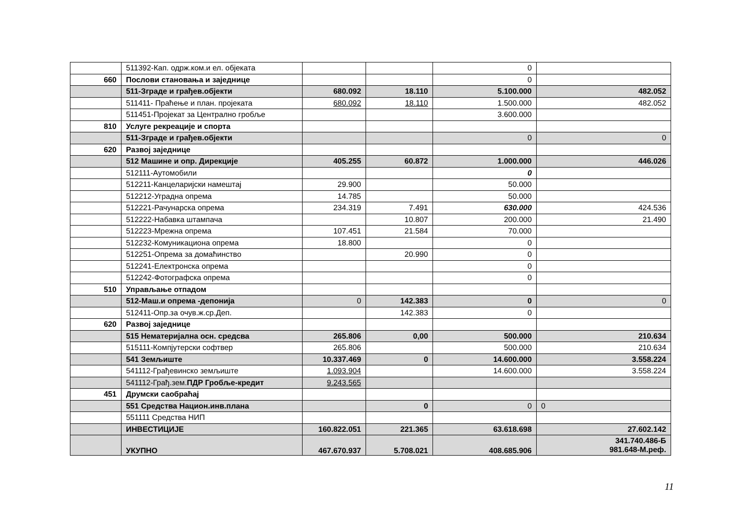| | 511392-Кап. одрж.ком.и ел. објеката | | | 0 | |
| 660 | Послови становања и заједнице | | | 0 | |
| | 511-Зграде и грађев.објекти | 680.092 | 18.110 | 5.100.000 | 482.052 |
| | 511411- Праћење и план. пројеката | 680.092 | 18.110 | 1.500.000 | 482.052 |
| | 511451-Пројекат за Централно гробље | | | 3.600.000 | |
| 810 | Услуге рекреације и спорта | | | | |
| | 511-Зграде и грађев.објекти | | | 0 | 0 |
| 620 | Развој заједнице | | | | |
| | 512 Машине и опр. Дирекције | 405.255 | 60.872 | 1.000.000 | 446.026 |
| | 512111-Аутомобили | | | 0 | |
| | 512211-Канцеларијски намештај | 29.900 | | 50.000 | |
| | 512212-Уградна опрема | 14.785 | | 50.000 | |
| | 512221-Рачунарска опрема | 234.319 | 7.491 | 630.000 | 424.536 |
| | 512222-Набавка штампача | | 10.807 | 200.000 | 21.490 |
| | 512223-Мрежна опрема | 107.451 | 21.584 | 70.000 | |
| | 512232-Комуникациона опрема | 18.800 | | 0 | |
| | 512251-Опрема за домаћинство | | 20.990 | 0 | |
| | 512241-Електронска опрема | | | 0 | |
| | 512242-Фотографска опрема | | | 0 | |
| 510 | Управљање отпадом | | | | |
| | 512-Маш.и опрема -депонија | 0 | 142.383 | 0 | 0 |
| | 512411-Опр.за очув.ж.ср.Деп. | | 142.383 | 0 | |
| 620 | Развој заједнице | | | | |
| | 515 Нематеријална осн. средсва | 265.806 | 0,00 | 500.000 | 210.634 |
| | 515111-Компјутерски софтвер | 265.806 | | 500.000 | 210.634 |
| | 541 Земљиште | 10.337.469 | 0 | 14.600.000 | 3.558.224 |
| | 541112-Грађевинско земљиште | 1.093.904 | | 14.600.000 | 3.558.224 |
| | 541112-Грађ.зем. ПДР Гробље-кредит | 9.243.565 | | | |
| 451 | Друмски саобраћај | | | | |
| | 551 Средства Национ.инв.плана | | 0 | 0 | 0 |
| | 551111 Средства НИП | | | | |
| | ИНВЕСТИЦИЈЕ | 160.822.051 | 221.365 | 63.618.698 | 27.602.142 |
| | УКУПНО | 467.670.937 | 5.708.021 | 408.685.906 | 341.740.486-Б 981.648-М.реф. |
11